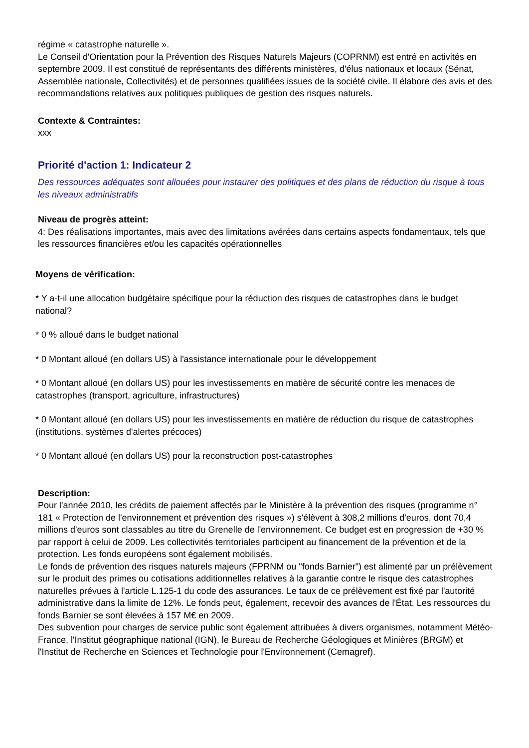régime « catastrophe naturelle ».
Le Conseil d'Orientation pour la Prévention des Risques Naturels Majeurs (COPRNM) est entré en activités en septembre 2009. Il est constitué de représentants des différents ministères, d'élus nationaux et locaux (Sénat, Assemblée nationale, Collectivités) et de personnes qualifiées issues de la société civile. Il élabore des avis et des recommandations relatives aux politiques publiques de gestion des risques naturels.
Contexte & Contraintes:
xxx
Priorité d'action 1: Indicateur 2
Des ressources adéquates sont allouées pour instaurer des politiques et des plans de réduction du risque à tous les niveaux administratifs
Niveau de progrès atteint:
4: Des réalisations importantes, mais avec des limitations avérées dans certains aspects fondamentaux, tels que les ressources financières et/ou les capacités opérationnelles
Moyens de vérification:
* Y a-t-il une allocation budgétaire spécifique pour la réduction des risques de catastrophes dans le budget national?
* 0 % alloué dans le budget national
* 0 Montant alloué (en dollars US) à l'assistance internationale pour le développement
* 0 Montant alloué (en dollars US) pour les investissements en matière de sécurité contre les menaces de catastrophes (transport, agriculture, infrastructures)
* 0 Montant alloué (en dollars US) pour les investissements en matière de réduction du risque de catastrophes (institutions, systèmes d'alertes précoces)
* 0 Montant alloué (en dollars US) pour la reconstruction post-catastrophes
Description:
Pour l'année 2010, les crédits de paiement affectés par le Ministère à la prévention des risques (programme n° 181 « Protection de l'environnement et prévention des risques ») s'élèvent à 308,2 millions d'euros, dont 70,4 millions d'euros sont classables au titre du Grenelle de l'environnement. Ce budget est en progression de +30 % par rapport à celui de 2009. Les collectivités territoriales participent au financement de la prévention et de la protection. Les fonds européens sont également mobilisés.
Le fonds de prévention des risques naturels majeurs (FPRNM ou "fonds Barnier") est alimenté par un prélèvement sur le produit des primes ou cotisations additionnelles relatives à la garantie contre le risque des catastrophes naturelles prévues à l'article L.125-1 du code des assurances. Le taux de ce prélèvement est fixé par l'autorité administrative dans la limite de 12%. Le fonds peut, également, recevoir des avances de l'État. Les ressources du fonds Barnier se sont élevées à 157 M€ en 2009.
Des subvention pour charges de service public sont également attribuées à divers organismes, notamment Météo-France, l'Institut géographique national (IGN), le Bureau de Recherche Géologiques et Minières (BRGM) et l'Institut de Recherche en Sciences et Technologie pour l'Environnement (Cemagref).